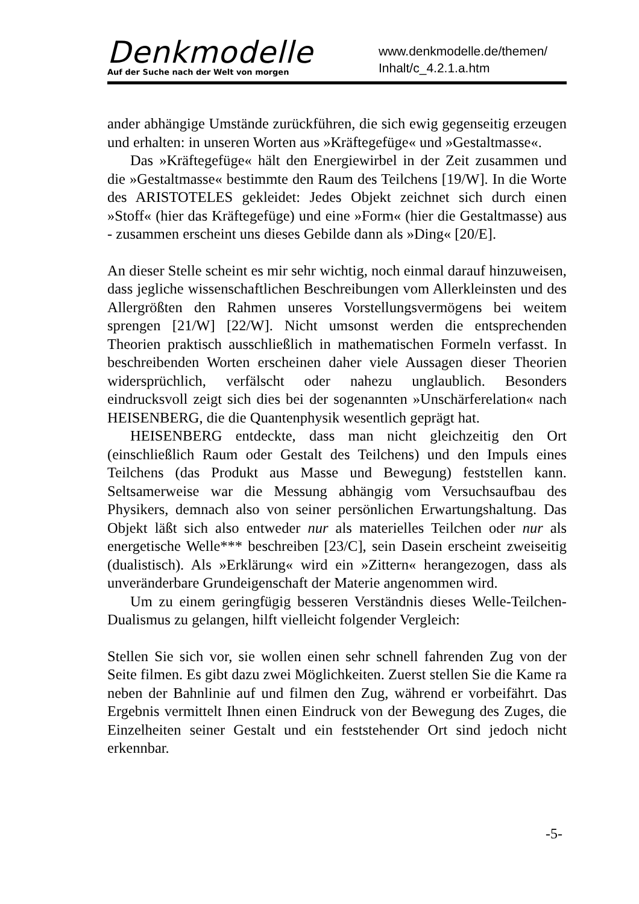Denkmodelle
Auf der Suche nach der Welt von morgen
www.denkmodelle.de/themen/
Inhalt/c_4.2.1.a.htm
ander abhängige Umstände zurückführen, die sich ewig gegenseitig erzeugen und erhalten: in unseren Worten aus »Kräftegefüge« und »Gestaltmasse«.
Das »Kräftegefüge« hält den Energiewirbel in der Zeit zusammen und die »Gestaltmasse« bestimmte den Raum des Teilchens [19/W]. In die Worte des ARISTOTELES gekleidet: Jedes Objekt zeichnet sich durch einen »Stoff« (hier das Kräftegefüge) und eine »Form« (hier die Gestaltmasse) aus - zusammen erscheint uns dieses Gebilde dann als »Ding« [20/E].
An dieser Stelle scheint es mir sehr wichtig, noch einmal darauf hinzuweisen, dass jegliche wissenschaftlichen Beschreibungen vom Allerkleinsten und des Allergrößten den Rahmen unseres Vorstellungsvermögens bei weitem sprengen [21/W] [22/W]. Nicht umsonst werden die entsprechenden Theorien praktisch ausschließlich in mathematischen Formeln verfasst. In beschreibenden Worten erscheinen daher viele Aussagen dieser Theorien widersprüchlich, verfälscht oder nahezu unglaublich. Besonders eindrucksvoll zeigt sich dies bei der sogenannten »Unschärferelation« nach HEISENBERG, die die Quantenphysik wesentlich geprägt hat.
HEISENBERG entdeckte, dass man nicht gleichzeitig den Ort (einschließlich Raum oder Gestalt des Teilchens) und den Impuls eines Teilchens (das Produkt aus Masse und Bewegung) feststellen kann. Seltsamerweise war die Messung abhängig vom Versuchsaufbau des Physikers, demnach also von seiner persönlichen Erwartungshaltung. Das Objekt läßt sich also entweder nur als materielles Teilchen oder nur als energetische Welle*** beschreiben [23/C], sein Dasein erscheint zweiseitig (dualistisch). Als »Erklärung« wird ein »Zittern« herangezogen, dass als unveränderbare Grundeigenschaft der Materie angenommen wird.
Um zu einem geringfügig besseren Verständnis dieses Welle-Teilchen-Dualismus zu gelangen, hilft vielleicht folgender Vergleich:
Stellen Sie sich vor, sie wollen einen sehr schnell fahrenden Zug von der Seite filmen. Es gibt dazu zwei Möglichkeiten. Zuerst stellen Sie die Kame ra neben der Bahnlinie auf und filmen den Zug, während er vorbeifährt. Das Ergebnis vermittelt Ihnen einen Eindruck von der Bewegung des Zuges, die Einzelheiten seiner Gestalt und ein feststehender Ort sind jedoch nicht erkennbar.
-5-